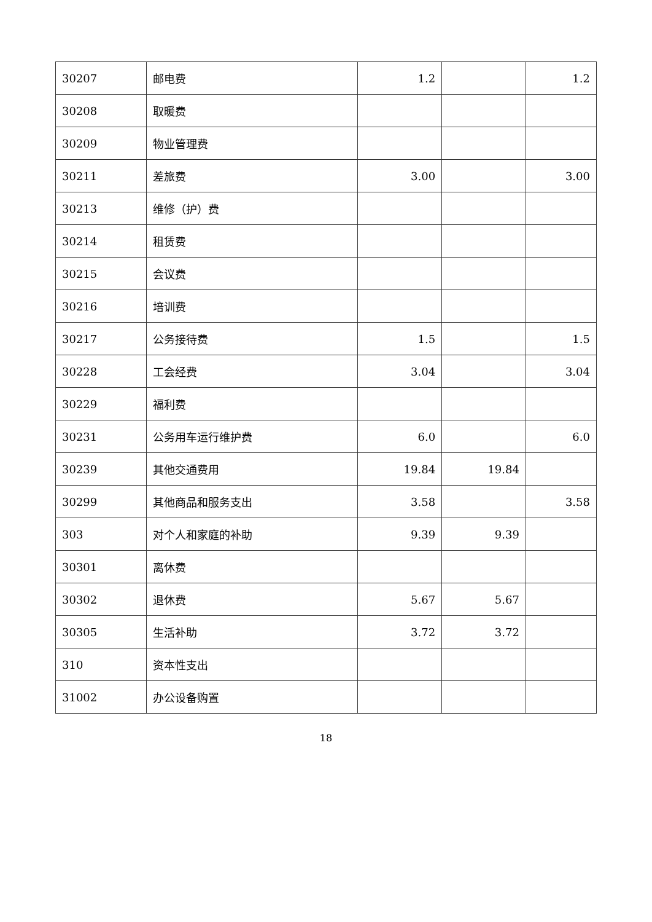| 30207 | 邮电费 | 1.2 | | 1.2 |
| 30208 | 取暖费 | | | |
| 30209 | 物业管理费 | | | |
| 30211 | 差旅费 | 3.00 | | 3.00 |
| 30213 | 维修（护）费 | | | |
| 30214 | 租赁费 | | | |
| 30215 | 会议费 | | | |
| 30216 | 培训费 | | | |
| 30217 | 公务接待费 | 1.5 | | 1.5 |
| 30228 | 工会经费 | 3.04 | | 3.04 |
| 30229 | 福利费 | | | |
| 30231 | 公务用车运行维护费 | 6.0 | | 6.0 |
| 30239 | 其他交通费用 | 19.84 | 19.84 | |
| 30299 | 其他商品和服务支出 | 3.58 | | 3.58 |
| 303 | 对个人和家庭的补助 | 9.39 | 9.39 | |
| 30301 | 离休费 | | | |
| 30302 | 退休费 | 5.67 | 5.67 | |
| 30305 | 生活补助 | 3.72 | 3.72 | |
| 310 | 资本性支出 | | | |
| 31002 | 办公设备购置 | | | |
18